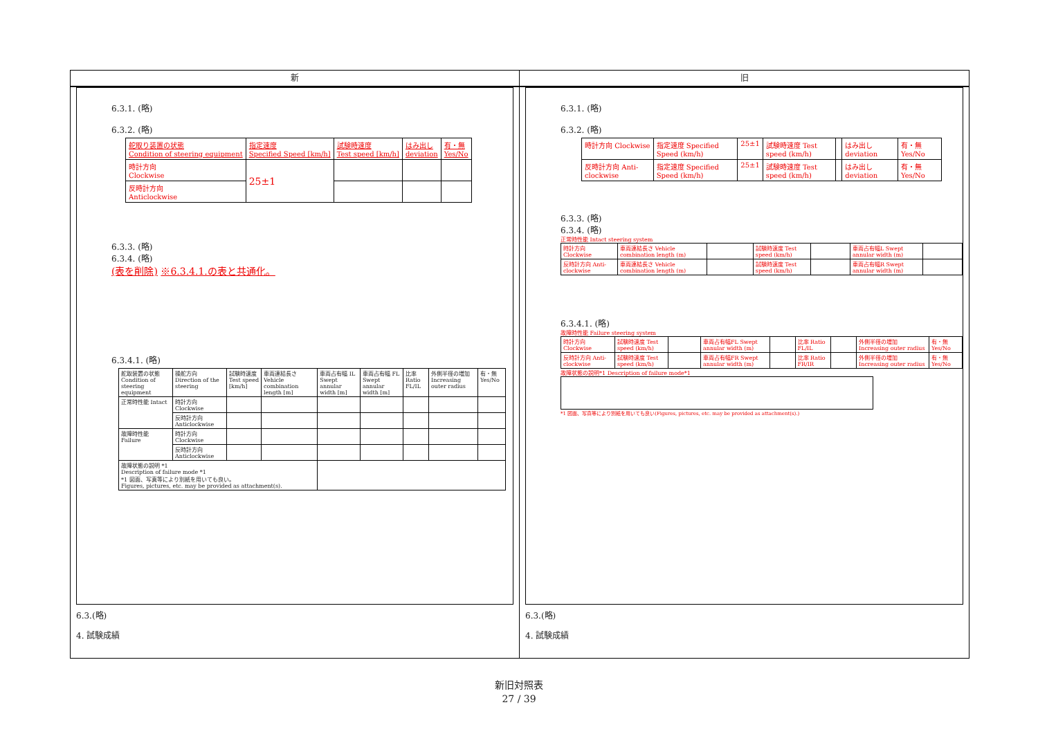新
6.3.1. (略)
6.3.2. (略)
| 舵取り装置の状態 Condition of steering equipment | 指定速度 Specified Speed [km/h] | 試験時速度 Test speed [km/h] | はみ出し deviation | 有・無 Yes/No |
| 時計方向 Clockwise | 25±1 | | | |
| 反時計方向 Anticlockwise | | | | |
6.3.3. (略)
6.3.4. (略)
(表を削除) ※6.3.4.1.の表と共通化。
6.3.4.1. (略)
| 舵取装置の状態 Condition of steering equipment | 操舵方向 Direction of the steering | 試験時速度 Test speed [km/h] | 車両連結長さ Vehicle combination length [m] | 車両占有幅 IL Swept annular width [m] | 車両占有幅 FL Swept annular width [m] | 比率 Ratio FL/IL | 外側半径の増加 Increasing outer radius | 有・無 Yes/No |
| 正常時性能 Intact | 時計方向 Clockwise | | | | | | | |
| | 反時計方向 Anticlockwise | | | | | | | |
| 故障時性能 Failure | 時計方向 Clockwise | | | | | | | |
| | 反時計方向 Anticlockwise | | | | | | | |
| 故障状態の説明 *1 Description of failure mode *1 *1 図面、写真等により別紙を用いても良い。 Figures, pictures, etc. may be provided as attachment(s). | | | | | | | | |
6.3.(略)
4. 試験成績
旧
6.3.1. (略)
6.3.2. (略)
| 時計方向 Clockwise | 指定速度 Specified Speed (km/h) | 25±1 | 試験時速度 Test speed (km/h) | | はみ出し deviation | 有・無 Yes/No |
| 反時計方向 Anti-clockwise | 指定速度 Specified Speed (km/h) | 25±1 | 試験時速度 Test speed (km/h) | | はみ出し deviation | 有・無 Yes/No |
6.3.3. (略)
6.3.4. (略)
正常時性能 Intact steering system
| 時計方向 Clockwise | 車両連結長さ Vehicle combination length (m) | | 試験時速度 Test speed (km/h) | | 車両占有幅L Swept annular width (m) | |
| 反時計方向 Anti-clockwise | 車両連結長さ Vehicle combination length (m) | | 試験時速度 Test speed (km/h) | | 車両占有幅R Swept annular width (m) | |
6.3.4.1. (略)
故障時性能 Failure steering system
| 時計方向 Clockwise | 試験時速度 Test speed (km/h) | | 車両占有幅FL Swept annular width (m) | | 比率 Ratio FL/IL | | 外側半径の増加 Increasing outer radius | 有・無 Yes/No |
| 反時計方向 Anti-clockwise | 試験時速度 Test speed (km/h) | | 車両占有幅FR Swept annular width (m) | | 比率 Ratio FR/IR | | 外側半径の増加 Increasing outer radius | 有・無 Yes/No |
故障状態の説明*1 Description of failure mode*1
*1 図面、写真等により別紙を用いても良い(Figures, pictures, etc. may be provided as attachment(s).)
6.3.(略)
4. 試験成績
新旧対照表
27 / 39